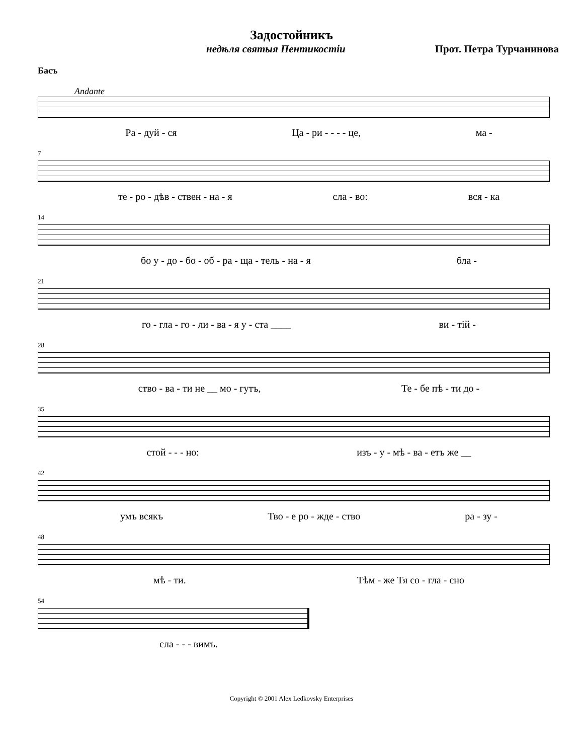Задостойникъ
недѣля святыя Пентикостіи Прот. Петра Турчанинова
Басъ
Andante
Ра - дуй - ся Ца - ри - - - - це, ма -
7
те - ро - дѣв - ствен - на - я сла - во: вся - ка
14
бо у - до - бо - об - ра - ща - тель - на - я бла -
21
го - гла - го - ли - ва - я у - ста ____ ви - тій -
28
ство - ва - ти не __ мо - гутъ, Те - бе пѣ - ти до -
35
стой - - - но: изъ - у - мѣ - ва - етъ же __
42
умъ всякъ Тво - е ро - жде - ство ра - зу -
48
мѣ - ти. Тѣм - же Тя со - гла - сно
54
сла - - - вимъ.
Copyright © 2001 Alex Ledkovsky Enterprises